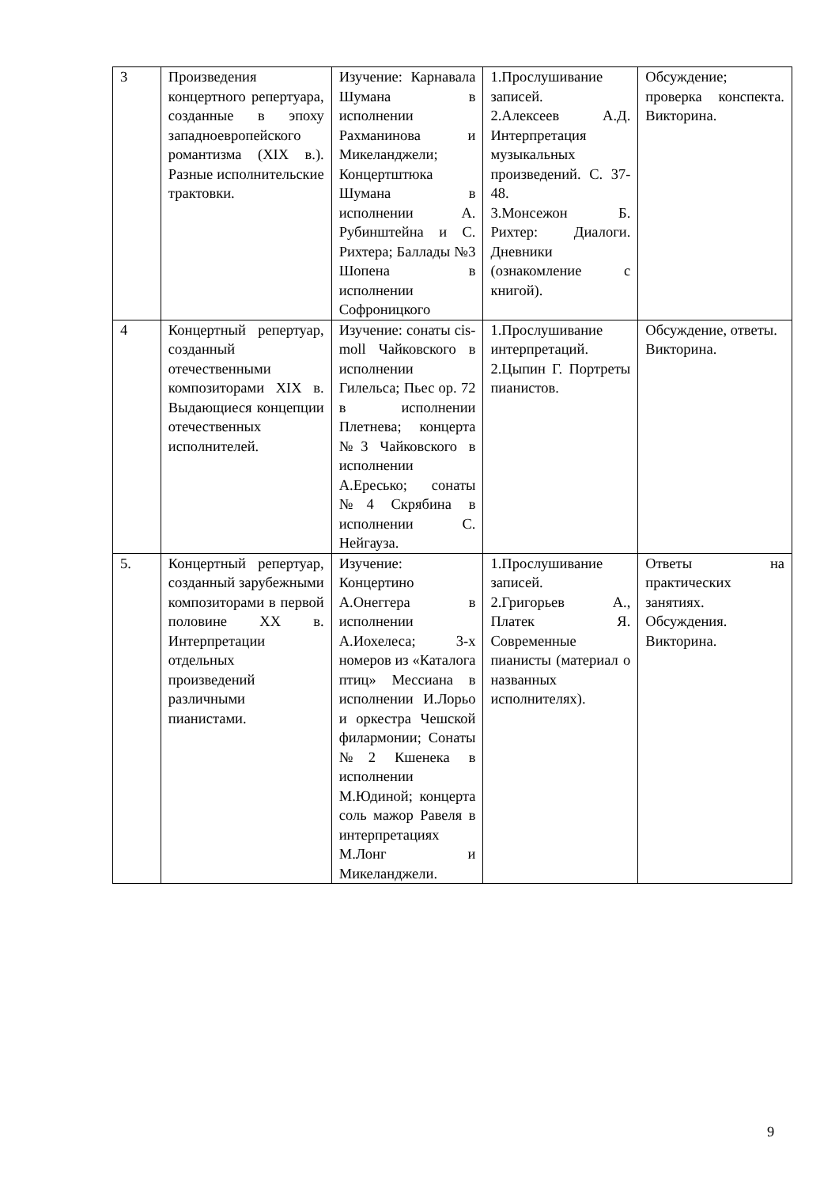| 3 | Произведения концертного репертуара, созданные в эпоху западноевропейского романтизма (XIX в.). Разные исполнительские трактовки. | Изучение: Карнавала Шумана в исполнении Рахманинова и Микеланджели; Концертштюка Шумана в исполнении А. Рубинштейна и С. Рихтера; Баллады №3 Шопена в исполнении Софроницкого | 1.Прослушивание записей. 2.Алексеев А.Д. Интерпретация музыкальных произведений. С. 37-48. 3.Монсежон Б. Рихтер: Диалоги. Дневники (ознакомление с книгой). | Обсуждение; проверка конспекта. Викторина. |
| 4 | Концертный репертуар, созданный отечественными композиторами XIX в. Выдающиеся концепции отечественных исполнителей. | Изучение: сонаты cis-moll Чайковского в исполнении Гилельса; Пьес ор. 72 в исполнении Плетнева; концерта №3 Чайковского в исполнении А.Ересько; сонаты №4 Скрябина в исполнении С. Нейгауза. | 1.Прослушивание интерпретаций. 2.Цыпин Г. Портреты пианистов. | Обсуждение, ответы. Викторина. |
| 5. | Концертный репертуар, созданный зарубежными композиторами в первой половине XX в. Интерпретации отдельных произведений различными пианистами. | Изучение: Концертино А.Онеггера в исполнении А.Иохелеса; 3-х номеров из «Каталога птиц» Мессиана в исполнении И.Лорьо и оркестра Чешской филармонии; Сонаты №2 Кшенека в исполнении М.Юдиной; концерта соль мажор Равеля в интерпретациях М.Лонг и Микеланджели. | 1.Прослушивание записей. 2.Григорьев А., Платек Я. Современные пианисты (материал о названных исполнителях). | Ответы на практических занятиях. Обсуждения. Викторина. |
9